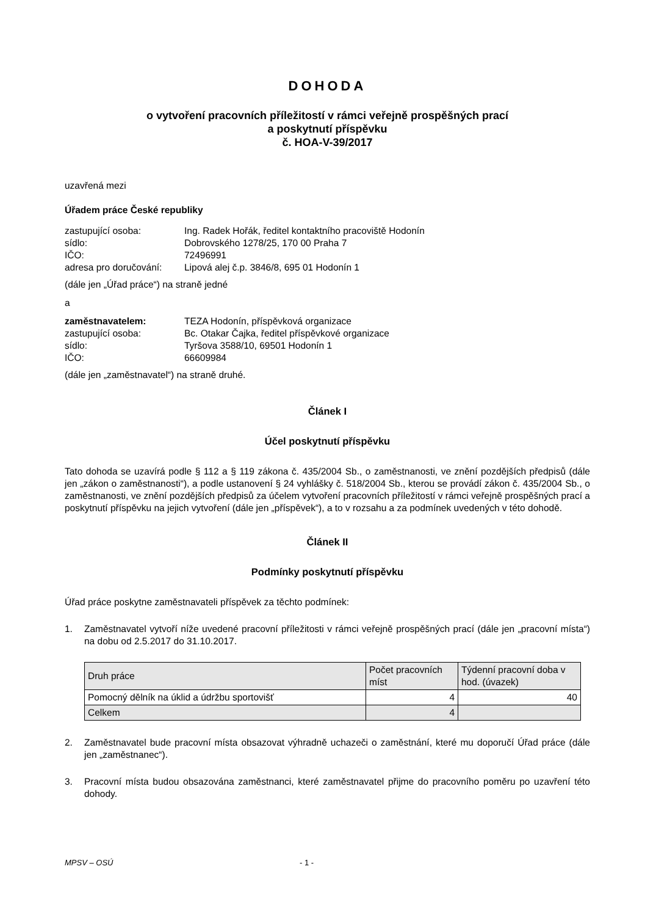DOHODA
o vytvoření pracovních příležitostí v rámci veřejně prospěšných prací
a poskytnutí příspěvku
č. HOA-V-39/2017
uzavřená mezi
Úřadem práce České republiky
zastupující osoba:
Ing. Radek Hořák, ředitel kontaktního pracoviště Hodonín
sídlo:
Dobrovského 1278/25, 170 00 Praha 7
IČO:
72496991
adresa pro doručování:
Lipová alej č.p. 3846/8, 695 01 Hodonín 1
(dále jen „Úřad práce“) na straně jedné
a
zaměstnavatelem:
TEZA Hodonín, příspěvková organizace
zastupující osoba:
Bc. Otakar Čajka, ředitel příspěvkové organizace
sídlo:
Tyršova 3588/10, 69501 Hodonín 1
IČO:
66609984
(dále jen „zaměstnavatel“) na straně druhé.
Článek I
Účel poskytnutí příspěvku
Tato dohoda se uzavírá podle § 112 a § 119 zákona č. 435/2004 Sb., o zaměstnanosti, ve znění pozdějších předpisů (dále jen „zákon o zaměstnanosti“), a podle ustanovení § 24 vyhlášky č. 518/2004 Sb., kterou se provádí zákon č. 435/2004 Sb., o zaměstnanosti, ve znění pozdějších předpisů za účelem vytvoření pracovních příležitostí v rámci veřejně prospěšných prací a poskytnutí příspěvku na jejich vytvoření (dále jen „příspěvek“), a to v rozsahu a za podmínek uvedených v této dohodě.
Článek II
Podmínky poskytnutí příspěvku
Úřad práce poskytne zaměstnavateli příspěvek za těchto podmínek:
1. Zaměstnavatel vytvoří níže uvedené pracovní příležitosti v rámci veřejně prospěšných prací (dále jen „pracovní místa“) na dobu od 2.5.2017 do 31.10.2017.
| Druh práce | Počet pracovních míst | Týdenní pracovní doba v hod. (úvazek) |
| Pomocný dělník na úklid a údržbu sportovišť | 4 | 40 |
| Celkem | 4 | |
2. Zaměstnavatel bude pracovní místa obsazovat výhradně uchazeči o zaměstnání, které mu doporučí Úřad práce (dále jen „zaměstnanec“).
3. Pracovní místa budou obsazována zaměstnanci, které zaměstnavatel přijme do pracovního poměru po uzavření této dohody.
MPSV – OSÚ - 1 -